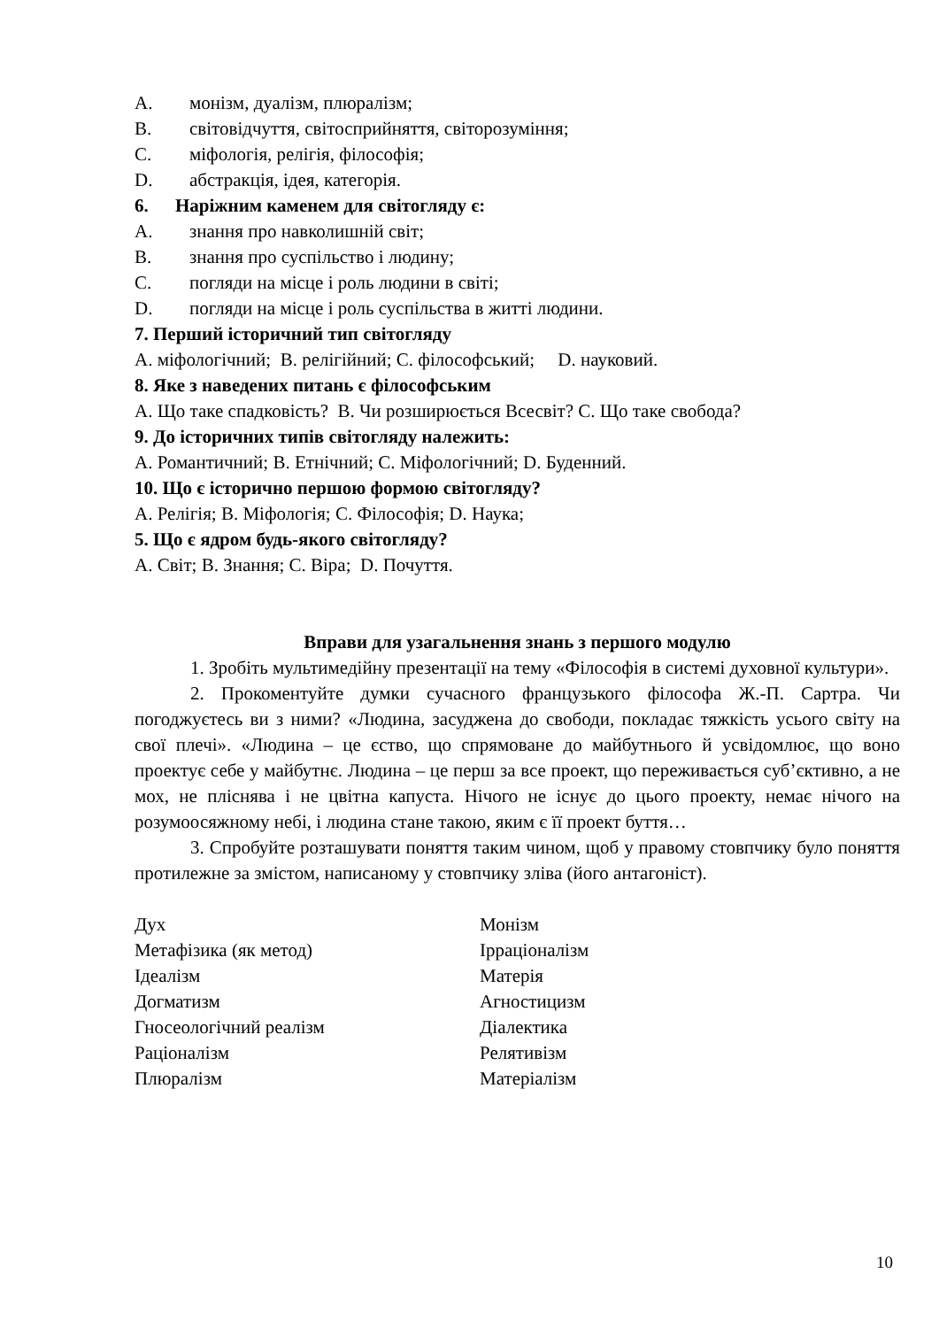A. монізм, дуалізм, плюралізм;
B. світовідчуття, світосприйняття, світорозуміння;
C. міфологія, релігія, філософія;
D. абстракція, ідея, категорія.
6. Наріжним каменем для світогляду є:
A. знання про навколишній світ;
B. знання про суспільство і людину;
C. погляди на місце і роль людини в світі;
D. погляди на місце і роль суспільства в житті людини.
7. Перший історичний тип світогляду
A. міфологічний; B. релігійний; C. філософський; D. науковий.
8. Яке з наведених питань є філософським
A. Що таке спадковість? B. Чи розширюється Всесвіт? C. Що таке свобода?
9. До історичних типів світогляду належить:
A. Романтичний; B. Етнічний; C. Міфологічний; D. Буденний.
10. Що є історично першою формою світогляду?
A. Релігія; B. Міфологія; C. Філософія; D. Наука;
5. Що є ядром будь-якого світогляду?
A. Світ; B. Знання; C. Віра; D. Почуття.
Вправи для узагальнення знань з першого модулю
1. Зробіть мультимедійну презентації на тему «Філософія в системі духовної культури».
2. Прокоментуйте думки сучасного французького філософа Ж.-П. Сартра. Чи погоджуєтесь ви з ними? «Людина, засуджена до свободи, покладає тяжкість усього світу на свої плечі». «Людина – це єство, що спрямоване до майбутнього й усвідомлює, що воно проектує себе у майбутнє. Людина – це перш за все проект, що переживається суб’єктивно, а не мох, не пліснява і не цвітна капуста. Нічого не існує до цього проекту, немає нічого на розумоосяжному небі, і людина стане такою, яким є її проект буття…
3. Спробуйте розташувати поняття таким чином, щоб у правому стовпчику було поняття протилежне за змістом, написаному у стовпчику зліва (його антагоніст).
| Дух | Монізм |
| Метафізика (як метод) | Ірраціоналізм |
| Ідеалізм | Матерія |
| Догматизм | Агностицизм |
| Гносеологічний реалізм | Діалектика |
| Раціоналізм | Релятивізм |
| Плюралізм | Матеріалізм |
10